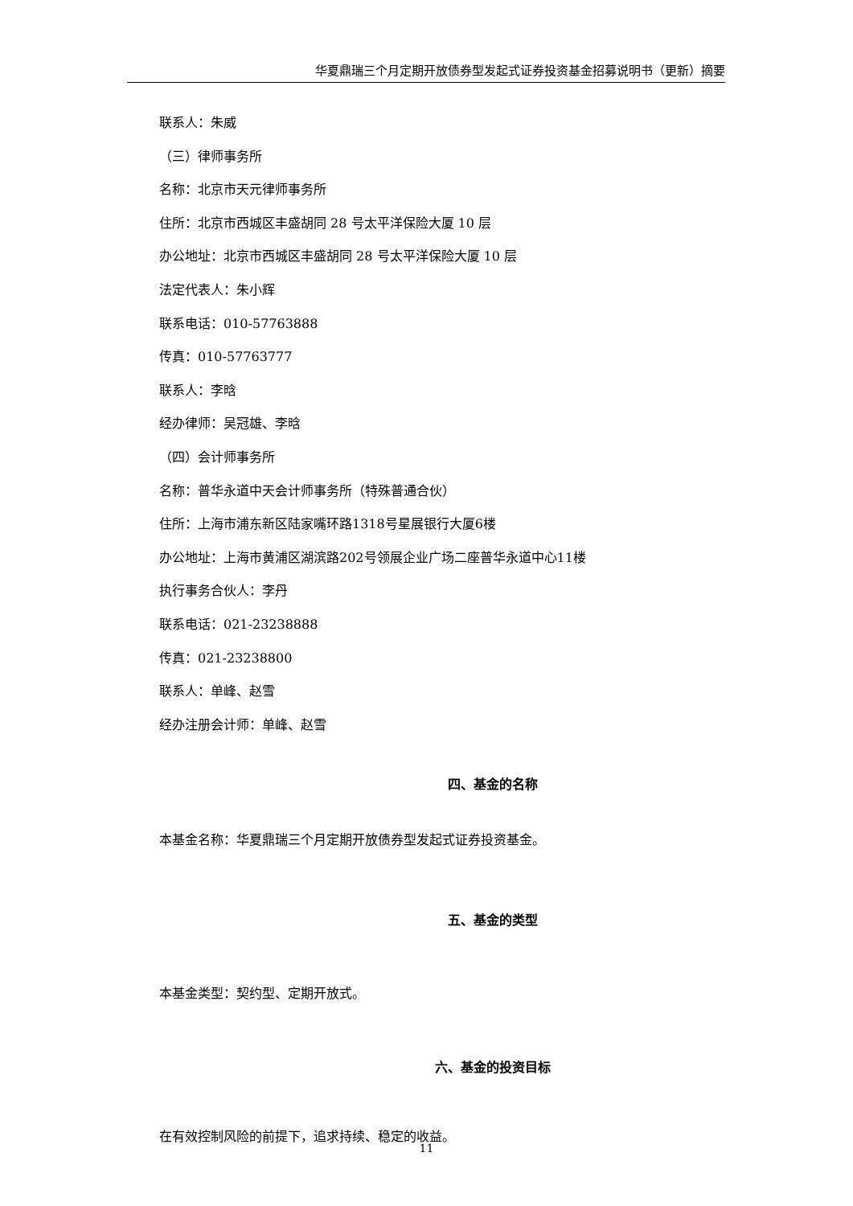华夏鼎瑞三个月定期开放债券型发起式证券投资基金招募说明书（更新）摘要
联系人：朱威
（三）律师事务所
名称：北京市天元律师事务所
住所：北京市西城区丰盛胡同 28 号太平洋保险大厦 10 层
办公地址：北京市西城区丰盛胡同 28 号太平洋保险大厦 10 层
法定代表人：朱小辉
联系电话：010-57763888
传真：010-57763777
联系人：李晗
经办律师：吴冠雄、李晗
（四）会计师事务所
名称：普华永道中天会计师事务所（特殊普通合伙）
住所：上海市浦东新区陆家嘴环路1318号星展银行大厦6楼
办公地址：上海市黄浦区湖滨路202号领展企业广场二座普华永道中心11楼
执行事务合伙人：李丹
联系电话：021-23238888
传真：021-23238800
联系人：单峰、赵雪
经办注册会计师：单峰、赵雪
四、基金的名称
本基金名称：华夏鼎瑞三个月定期开放债券型发起式证券投资基金。
五、基金的类型
本基金类型：契约型、定期开放式。
六、基金的投资目标
在有效控制风险的前提下，追求持续、稳定的收益。
11